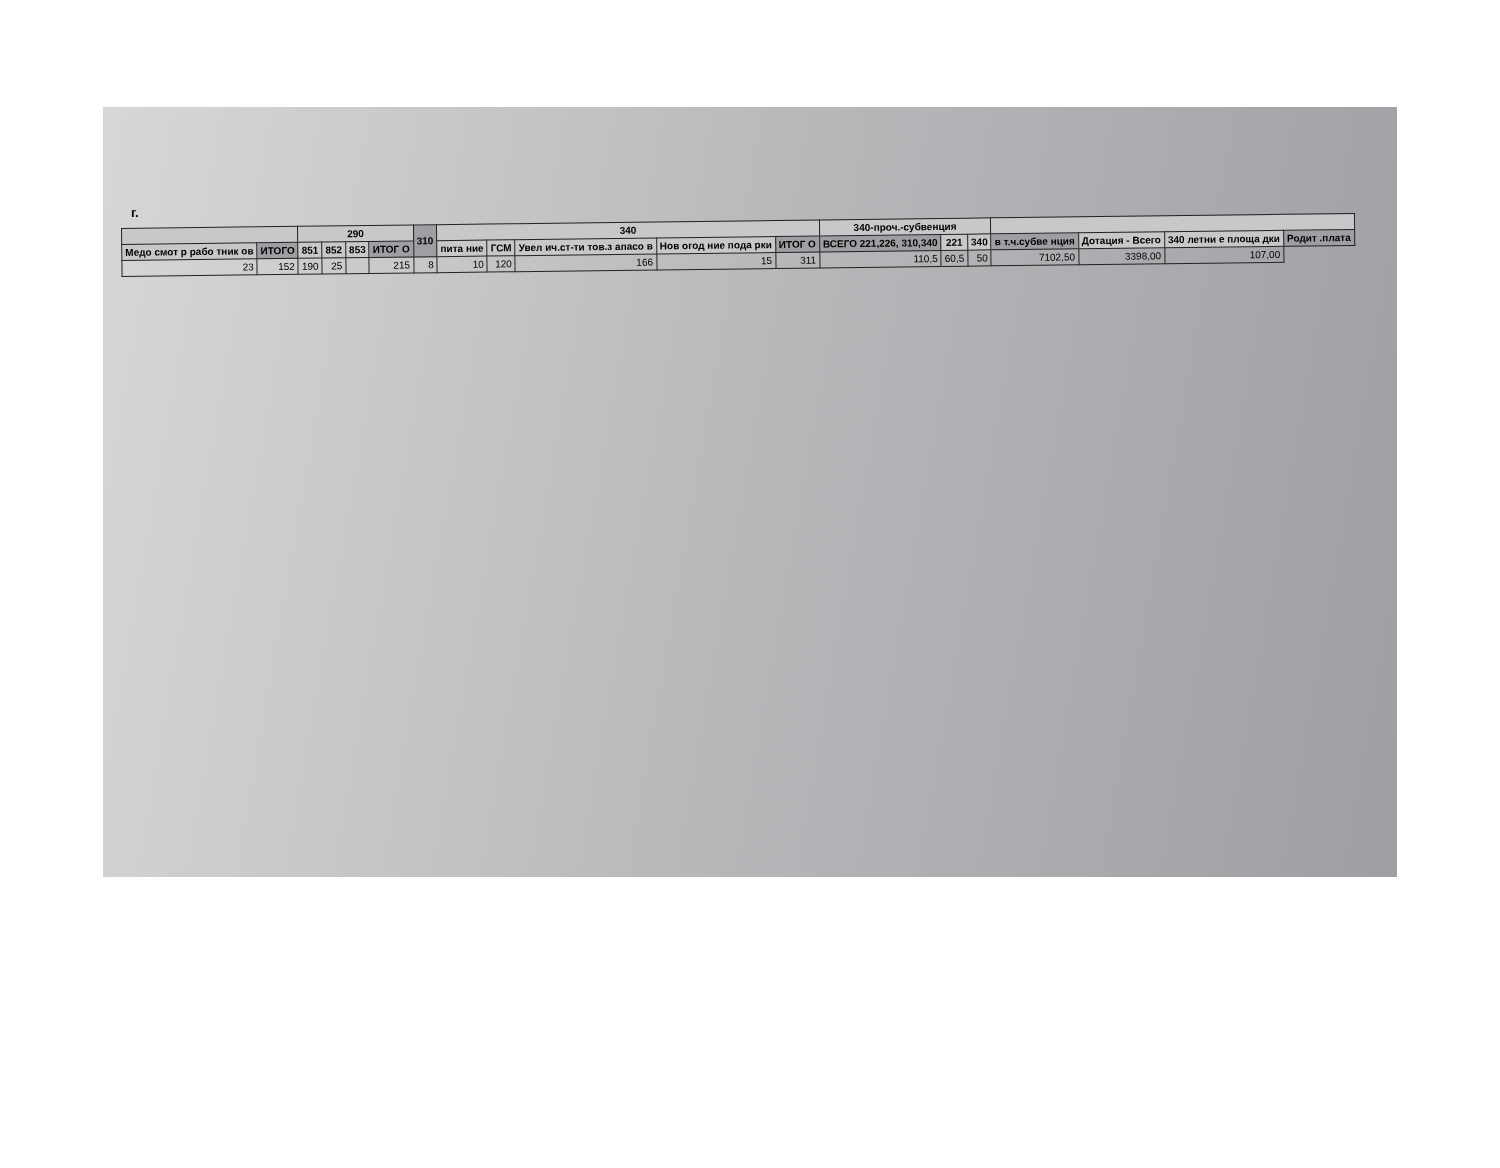г.
| | | 290 | | | | 310 | 340 | | | | | 340-проч.-субвенция | | | | | | |
| --- | --- | --- | --- | --- | --- | --- | --- | --- | --- | --- | --- | --- | --- | --- | --- | --- | --- | --- |
| Медо смот р рабо тник ов | ИТОГО | 851 | 852 | 853 | ИТОГ О | | пита ние | ГСМ | Увел ич.ст-ти тов.з апасо в | Нов огод ние пода рки | ИТОГ О | ВСЕГО 221,226, 310,340 | 221 | 340 | в т.ч.субве нция | Дотация - Всего | 340 летни е площа дки | Родит .плата |
| 23 | 152 | 190 | 25 | | 215 | 8 | 10 | 120 | 166 | 15 | 311 | 110,5 | 60,5 | 50 | 7102,50 | 3398,00 | 107,00 | |